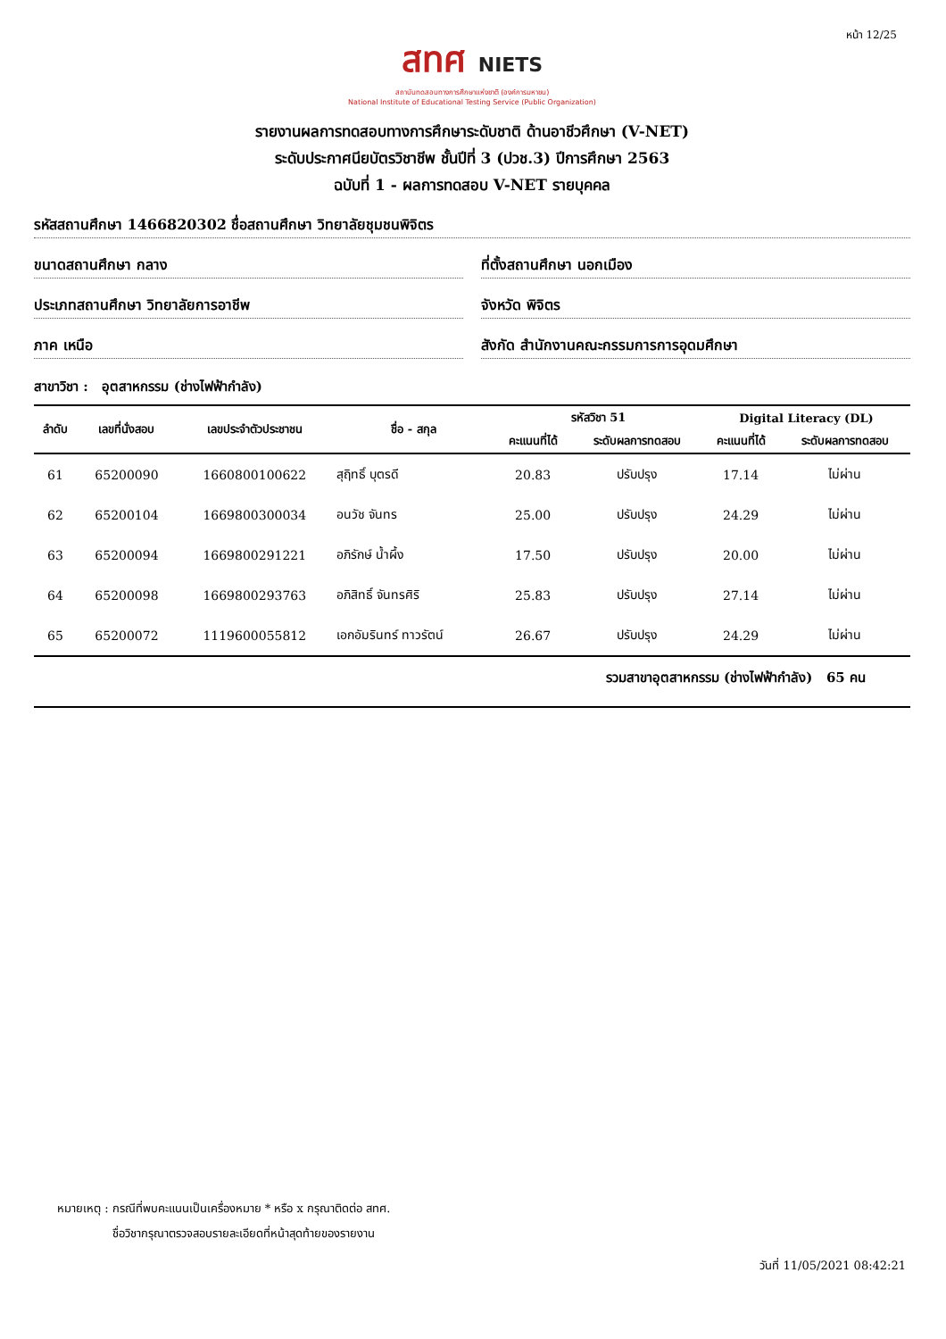หน้า 12/25
สทศ NIETS
สถาบันทดสอบทางการศึกษาแห่งชาติ (องค์การมหาชน)
National Institute of Educational Testing Service (Public Organization)
รายงานผลการทดสอบทางการศึกษาระดับชาติ ด้านอาชีวศึกษา (V-NET)
ระดับประกาศนียบัตรวิชาชีพ ชั้นปีที่ 3 (ปวช.3) ปีการศึกษา 2563
ฉบับที่ 1 - ผลการทดสอบ V-NET รายบุคคล
รหัสสถานศึกษา 1466820302 ชื่อสถานศึกษา วิทยาลัยชุมชนพิจิตร
ขนาดสถานศึกษา กลาง ที่ตั้งสถานศึกษา นอกเมือง
ประเภทสถานศึกษา วิทยาลัยการอาชีพ
จังหวัด พิจิตร
ภาค เหนือ สังกัด สำนักงานคณะกรรมการการอุดมศึกษา
สาขาวิชา : อุตสาหกรรม (ช่างไฟฟ้ากำลัง)
| ลำดับ | เลขที่นั่งสอบ | เลขประจำตัวประชาชน | ชื่อ - สกุล | รหัสวิชา 51 | | Digital Literacy (DL) | |
| --- | --- | --- | --- | --- | --- | --- | --- |
| | | | | คะแนนที่ได้ | ระดับผลการทดสอบ | คะแนนที่ได้ | ระดับผลการทดสอบ |
| 61 | 65200090 | 1660800100622 | สุฤิทธิ์ บุตรดี | 20.83 | ปรับปรุง | 17.14 | ไม่ผ่าน |
| 62 | 65200104 | 1669800300034 | อนวัช จันทร | 25.00 | ปรับปรุง | 24.29 | ไม่ผ่าน |
| 63 | 65200094 | 1669800291221 | อภิรักษ์ น้ำผึ้ง | 17.50 | ปรับปรุง | 20.00 | ไม่ผ่าน |
| 64 | 65200098 | 1669800293763 | อภิสิทธิ์ จันทรศิริ | 25.83 | ปรับปรุง | 27.14 | ไม่ผ่าน |
| 65 | 65200072 | 1119600055812 | เอกอัมรินทร์ ทาวรัตน์ | 26.67 | ปรับปรุง | 24.29 | ไม่ผ่าน |
รวมสาขาอุตสาหกรรม (ช่างไฟฟ้ากำลัง) 65 คน
หมายเหตุ : กรณีที่พบคะแนนเป็นเครื่องหมาย * หรือ x กรุณาติดต่อ สทศ.
ชื่อวิชากรุณาตรวจสอบรายละเอียดที่หน้าสุดท้ายของรายงาน
วันที่ 11/05/2021 08:42:21